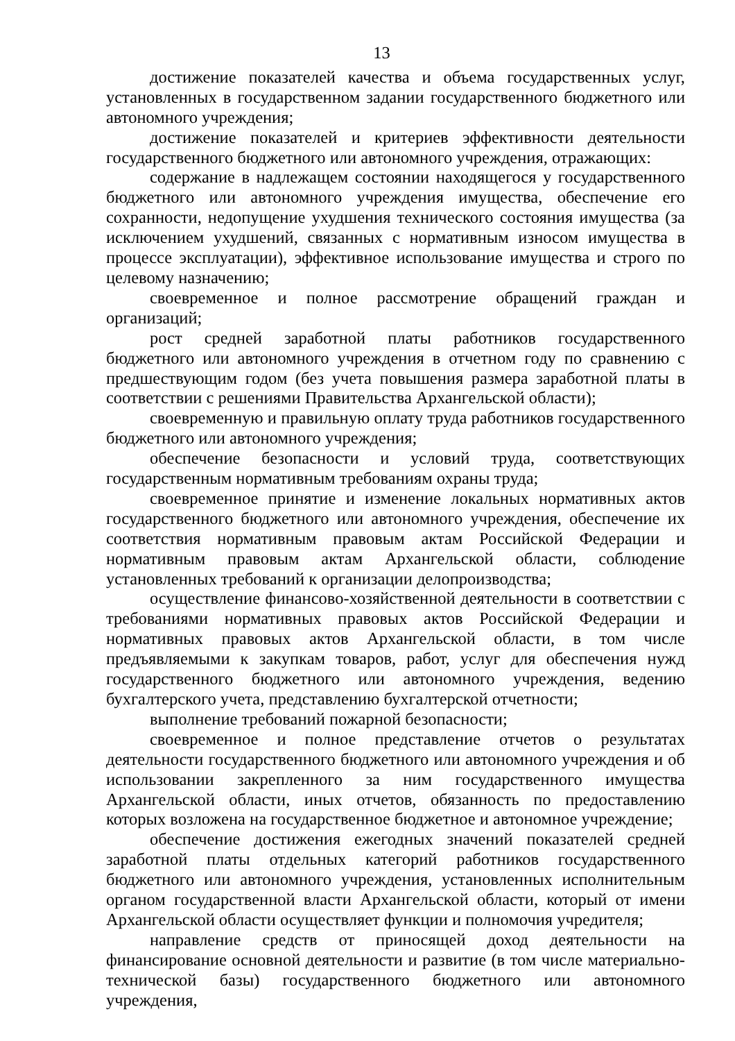13
достижение показателей качества и объема государственных услуг, установленных в государственном задании государственного бюджетного или автономного учреждения;
достижение показателей и критериев эффективности деятельности государственного бюджетного или автономного учреждения, отражающих:
содержание в надлежащем состоянии находящегося у государственного бюджетного или автономного учреждения имущества, обеспечение его сохранности, недопущение ухудшения технического состояния имущества (за исключением ухудшений, связанных с нормативным износом имущества в процессе эксплуатации), эффективное использование имущества и строго по целевому назначению;
своевременное и полное рассмотрение обращений граждан и организаций;
рост средней заработной платы работников государственного бюджетного или автономного учреждения в отчетном году по сравнению с предшествующим годом (без учета повышения размера заработной платы в соответствии с решениями Правительства Архангельской области);
своевременную и правильную оплату труда работников государственного бюджетного или автономного учреждения;
обеспечение безопасности и условий труда, соответствующих государственным нормативным требованиям охраны труда;
своевременное принятие и изменение локальных нормативных актов государственного бюджетного или автономного учреждения, обеспечение их соответствия нормативным правовым актам Российской Федерации и нормативным правовым актам Архангельской области, соблюдение установленных требований к организации делопроизводства;
осуществление финансово-хозяйственной деятельности в соответствии с требованиями нормативных правовых актов Российской Федерации и нормативных правовых актов Архангельской области, в том числе предъявляемыми к закупкам товаров, работ, услуг для обеспечения нужд государственного бюджетного или автономного учреждения, ведению бухгалтерского учета, представлению бухгалтерской отчетности;
выполнение требований пожарной безопасности;
своевременное и полное представление отчетов о результатах деятельности государственного бюджетного или автономного учреждения и об использовании закрепленного за ним государственного имущества Архангельской области, иных отчетов, обязанность по предоставлению которых возложена на государственное бюджетное и автономное учреждение;
обеспечение достижения ежегодных значений показателей средней заработной платы отдельных категорий работников государственного бюджетного или автономного учреждения, установленных исполнительным органом государственной власти Архангельской области, который от имени Архангельской области осуществляет функции и полномочия учредителя;
направление средств от приносящей доход деятельности на финансирование основной деятельности и развитие (в том числе материально-технической базы) государственного бюджетного или автономного учреждения,